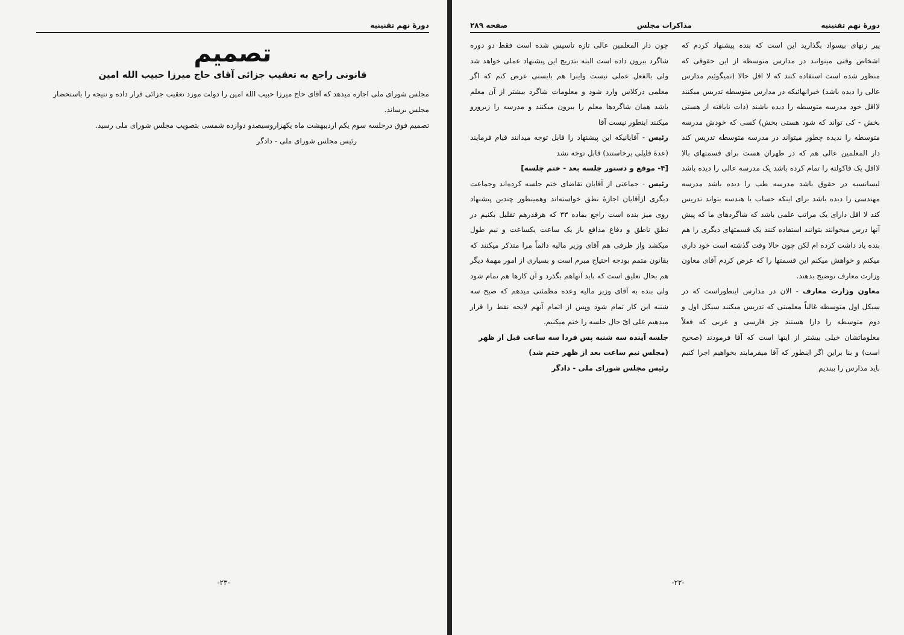دورهٔ نهم تقنینیه مذاکرات مجلس صفحه ۲۸۹
پیر زنهای بیسواد بگذارید این است که بنده پیشنهاد کردم که اشخاص وقتی میتوانند در مدارس متوسطه از این حقوقی که منظور شده است استفاده کنند که لا اقل حالا (نمیگوئیم مدارس عالی را دیده باشد) خیرانهائیکه در مدارس متوسطه تدریس میکنند لااقل خود مدرسه متوسطه را دیده باشند (ذات نایافته از هستی بخش - کی تواند که شود هستی بخش) کسی که خودش مدرسه متوسطه را ندیده چطور میتواند در مدرسه متوسطه تدریس کند دار المعلمین عالی هم که در طهران هست برای قسمتهای بالا لااقل یک فاکولته را تمام کرده باشد یک مدرسه عالی را دیده باشد لیسانسیه در حقوق باشد مدرسه طب را دیده باشد مدرسه مهندسی را دیده باشد برای اینکه حساب یا هندسه بتواند تدریس کند لا اقل دارای یک مراتب علمی باشد که شاگردهای ما که پیش آنها درس میخوانند بتوانند استفاده کنند یک قسمتهای دیگری را هم بنده یاد داشت کرده ام لکن چون حالا وقت گذشته است خود داری میکنم و خواهش میکنم این قسمتها را که عرض کردم آقای معاون وزارت معارف توضیح بدهند.
معاون وزارت معارف - الان در مدارس اینطوراست که در سیکل اول متوسطه غالباً معلمینی که تدریس میکنند سیکل اول و دوم متوسطه را دارا هستند جز فارسی و عربی که فعلاً معلوماتشان خیلی بیشتر از اینها است که آقا فرمودند (صحیح است) و بنا براین اگر اینطور که آقا میفرمایند بخواهیم اجرا کنیم باید مدارس را ببندیم
چون دار المعلمین عالی تازه تاسیس شده است فقط دو دوره شاگرد بیرون داده است البته بتدریج این پیشنهاد عملی خواهد شد ولی بالفعل عملی نیست واینرا هم بایستی عرض کنم که اگر معلمی درکلاس وارد شود و معلومات شاگرد بیشتر از آن معلم باشد همان شاگردها معلم را بیرون میکنند و مدرسه را زیرورو میکنند اینطور نیست آقا
رئیس - آقایانیکه این پیشنهاد را قابل توجه میدانند قیام فرمایند (عدهٔ قلیلی برخاستند) قابل توجه نشد
[۴- موقع و دستور جلسه بعد - ختم جلسه]
رئیس - جماعتی از آقایان تقاضای ختم جلسه کرده‌اند وجماعت دیگری ازآقایان اجازهٔ نطق خواسته‌اند وهمینطور چندین پیشنهاد روی میز بنده است راجع بماده ۳۳ که هرقدرهم تقلیل بکنیم در نطق ناطق و دفاع مدافع باز یک ساعت یکساعت و نیم طول میکشد واز طرفی هم آقای وزیر مالیه دائماً مرا متذکر میکنند که بقانون متمم بودجه احتیاج مبرم است و بسیاری از امور مهمهٔ دیگر هم بحال تعلیق است که باید آنهاهم بگذرد و آن کارها هم تمام شود ولی بنده به آقای وزیر مالیه وعده مطمئنی میدهم که صبح سه شنبه این کار تمام شود وپس از اتمام آنهم لایحه نفط را قرار میدهیم علی ایّ حال جلسه را ختم میکنیم.
جلسه آینده سه شنبه پس فردا سه ساعت قبل از ظهر
(مجلس نیم ساعت بعد از ظهر ختم شد)
رئیس مجلس شورای ملی - دادگر
-۲۲-
دورهٔ نهم تقنینیه
تصمیم
قانونی راجع به تعقیب جزائی آقای حاج میرزا حبیب الله امین
مجلس شورای ملی اجازه میدهد که آقای حاج میرزا حبیب الله امین را دولت مورد تعقیب جزائی قرار داده و نتیجه را باستحضار مجلس برساند.
تصمیم فوق درجلسه سوم یکم اردیبهشت ماه یکهزاروسیصدو دوازده شمسی بتصویب مجلس شورای ملی رسید.
رئیس مجلس شورای ملی - دادگر
-۲۳-